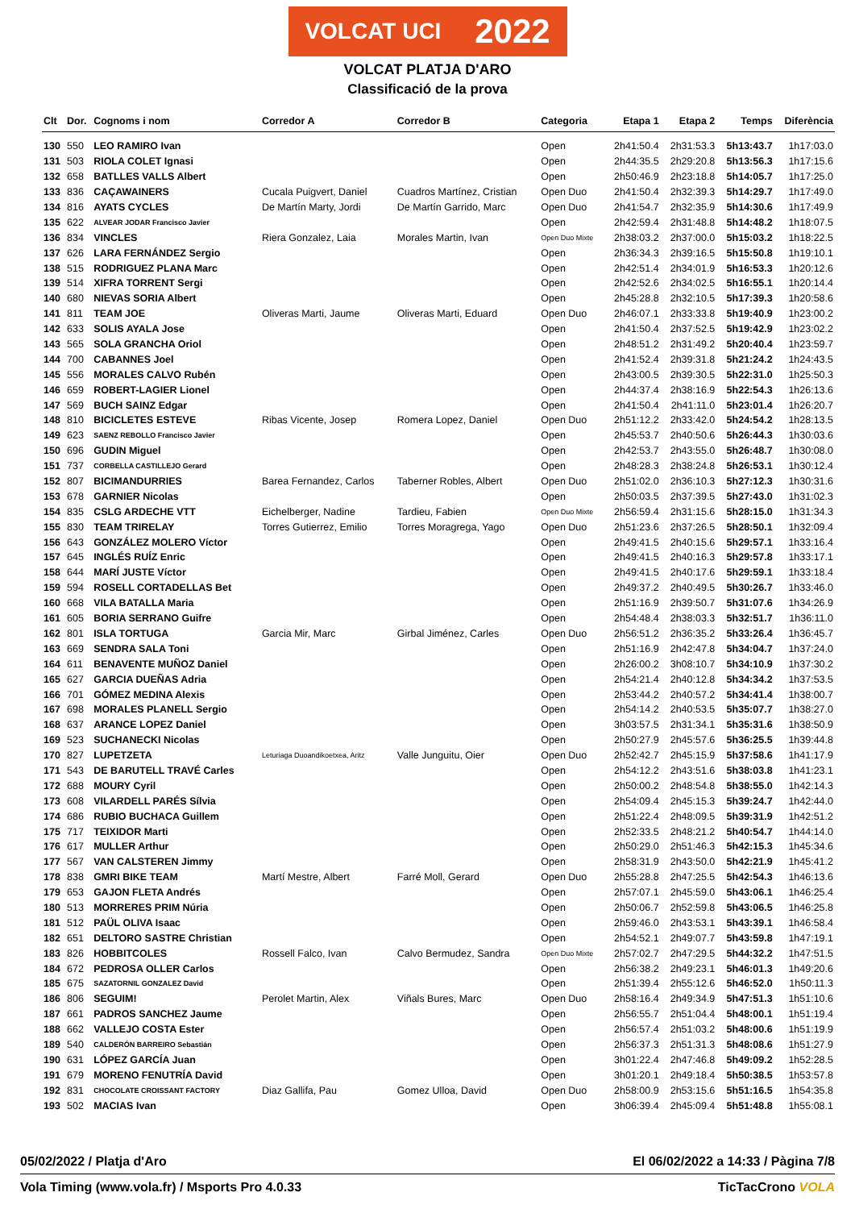VOLCAT UCI 2022
VOLCAT PLATJA D'ARO
Classificació de la prova
| Clt | Dor. | Cognoms i nom | Corredor A | Corredor B | Categoria | Etapa 1 | Etapa 2 | Temps | Diferència |
| --- | --- | --- | --- | --- | --- | --- | --- | --- | --- |
| 130 | 550 | LEO RAMIRO Ivan | | | Open | 2h41:50.4 | 2h31:53.3 | 5h13:43.7 | 1h17:03.0 |
| 131 | 503 | RIOLA COLET Ignasi | | | Open | 2h44:35.5 | 2h29:20.8 | 5h13:56.3 | 1h17:15.6 |
| 132 | 658 | BATLLES VALLS Albert | | | Open | 2h50:46.9 | 2h23:18.8 | 5h14:05.7 | 1h17:25.0 |
| 133 | 836 | CAÇAWAINERS | Cucala Puigvert, Daniel | Cuadros Martínez, Cristian | Open Duo | 2h41:50.4 | 2h32:39.3 | 5h14:29.7 | 1h17:49.0 |
| 134 | 816 | AYATS CYCLES | De Martín Marty, Jordi | De Martín Garrido, Marc | Open Duo | 2h41:54.7 | 2h32:35.9 | 5h14:30.6 | 1h17:49.9 |
| 135 | 622 | ALVEAR JODAR Francisco Javier | | | Open | 2h42:59.4 | 2h31:48.8 | 5h14:48.2 | 1h18:07.5 |
| 136 | 834 | VINCLES | Riera Gonzalez, Laia | Morales Martin, Ivan | Open Duo Mixte | 2h38:03.2 | 2h37:00.0 | 5h15:03.2 | 1h18:22.5 |
| 137 | 626 | LARA FERNÁNDEZ Sergio | | | Open | 2h36:34.3 | 2h39:16.5 | 5h15:50.8 | 1h19:10.1 |
| 138 | 515 | RODRIGUEZ PLANA Marc | | | Open | 2h42:51.4 | 2h34:01.9 | 5h16:53.3 | 1h20:12.6 |
| 139 | 514 | XIFRA TORRENT Sergi | | | Open | 2h42:52.6 | 2h34:02.5 | 5h16:55.1 | 1h20:14.4 |
| 140 | 680 | NIEVAS SORIA Albert | | | Open | 2h45:28.8 | 2h32:10.5 | 5h17:39.3 | 1h20:58.6 |
| 141 | 811 | TEAM JOE | Oliveras Marti, Jaume | Oliveras Marti, Eduard | Open Duo | 2h46:07.1 | 2h33:33.8 | 5h19:40.9 | 1h23:00.2 |
| 142 | 633 | SOLIS AYALA Jose | | | Open | 2h41:50.4 | 2h37:52.5 | 5h19:42.9 | 1h23:02.2 |
| 143 | 565 | SOLA GRANCHA Oriol | | | Open | 2h48:51.2 | 2h31:49.2 | 5h20:40.4 | 1h23:59.7 |
| 144 | 700 | CABANNES Joel | | | Open | 2h41:52.4 | 2h39:31.8 | 5h21:24.2 | 1h24:43.5 |
| 145 | 556 | MORALES CALVO Rubén | | | Open | 2h43:00.5 | 2h39:30.5 | 5h22:31.0 | 1h25:50.3 |
| 146 | 659 | ROBERT-LAGIER Lionel | | | Open | 2h44:37.4 | 2h38:16.9 | 5h22:54.3 | 1h26:13.6 |
| 147 | 569 | BUCH SAINZ Edgar | | | Open | 2h41:50.4 | 2h41:11.0 | 5h23:01.4 | 1h26:20.7 |
| 148 | 810 | BICICLETES ESTEVE | Ribas Vicente, Josep | Romera Lopez, Daniel | Open Duo | 2h51:12.2 | 2h33:42.0 | 5h24:54.2 | 1h28:13.5 |
| 149 | 623 | SAENZ REBOLLO Francisco Javier | | | Open | 2h45:53.7 | 2h40:50.6 | 5h26:44.3 | 1h30:03.6 |
| 150 | 696 | GUDIN Miguel | | | Open | 2h42:53.7 | 2h43:55.0 | 5h26:48.7 | 1h30:08.0 |
| 151 | 737 | CORBELLA CASTILLEJO Gerard | | | Open | 2h48:28.3 | 2h38:24.8 | 5h26:53.1 | 1h30:12.4 |
| 152 | 807 | BICIMANDURRIES | Barea Fernandez, Carlos | Taberner Robles, Albert | Open Duo | 2h51:02.0 | 2h36:10.3 | 5h27:12.3 | 1h30:31.6 |
| 153 | 678 | GARNIER Nicolas | | | Open | 2h50:03.5 | 2h37:39.5 | 5h27:43.0 | 1h31:02.3 |
| 154 | 835 | CSLG ARDECHE VTT | Eichelberger, Nadine | Tardieu, Fabien | Open Duo Mixte | 2h56:59.4 | 2h31:15.6 | 5h28:15.0 | 1h31:34.3 |
| 155 | 830 | TEAM TRIRELAY | Torres Gutierrez, Emilio | Torres Moragrega, Yago | Open Duo | 2h51:23.6 | 2h37:26.5 | 5h28:50.1 | 1h32:09.4 |
| 156 | 643 | GONZÁLEZ MOLERO Víctor | | | Open | 2h49:41.5 | 2h40:15.6 | 5h29:57.1 | 1h33:16.4 |
| 157 | 645 | INGLÉS RUÍZ Enric | | | Open | 2h49:41.5 | 2h40:16.3 | 5h29:57.8 | 1h33:17.1 |
| 158 | 644 | MARÍ JUSTE Víctor | | | Open | 2h49:41.5 | 2h40:17.6 | 5h29:59.1 | 1h33:18.4 |
| 159 | 594 | ROSELL CORTADELLAS Bet | | | Open | 2h49:37.2 | 2h40:49.5 | 5h30:26.7 | 1h33:46.0 |
| 160 | 668 | VILA BATALLA Maria | | | Open | 2h51:16.9 | 2h39:50.7 | 5h31:07.6 | 1h34:26.9 |
| 161 | 605 | BORIA SERRANO Guifre | | | Open | 2h54:48.4 | 2h38:03.3 | 5h32:51.7 | 1h36:11.0 |
| 162 | 801 | ISLA TORTUGA | Garcia Mir, Marc | Girbal Jiménez, Carles | Open Duo | 2h56:51.2 | 2h36:35.2 | 5h33:26.4 | 1h36:45.7 |
| 163 | 669 | SENDRA SALA Toni | | | Open | 2h51:16.9 | 2h42:47.8 | 5h34:04.7 | 1h37:24.0 |
| 164 | 611 | BENAVENTE MUÑOZ Daniel | | | Open | 2h26:00.2 | 3h08:10.7 | 5h34:10.9 | 1h37:30.2 |
| 165 | 627 | GARCIA DUEÑAS Adria | | | Open | 2h54:21.4 | 2h40:12.8 | 5h34:34.2 | 1h37:53.5 |
| 166 | 701 | GÓMEZ MEDINA Alexis | | | Open | 2h53:44.2 | 2h40:57.2 | 5h34:41.4 | 1h38:00.7 |
| 167 | 698 | MORALES PLANELL Sergio | | | Open | 2h54:14.2 | 2h40:53.5 | 5h35:07.7 | 1h38:27.0 |
| 168 | 637 | ARANCE LOPEZ Daniel | | | Open | 3h03:57.5 | 2h31:34.1 | 5h35:31.6 | 1h38:50.9 |
| 169 | 523 | SUCHANECKI Nicolas | | | Open | 2h50:27.9 | 2h45:57.6 | 5h36:25.5 | 1h39:44.8 |
| 170 | 827 | LUPETZETA | Leturiaga Duoandikoetxea, Aritz | Valle Junguitu, Oier | Open Duo | 2h52:42.7 | 2h45:15.9 | 5h37:58.6 | 1h41:17.9 |
| 171 | 543 | DE BARUTELL TRAVÉ Carles | | | Open | 2h54:12.2 | 2h43:51.6 | 5h38:03.8 | 1h41:23.1 |
| 172 | 688 | MOURY Cyril | | | Open | 2h50:00.2 | 2h48:54.8 | 5h38:55.0 | 1h42:14.3 |
| 173 | 608 | VILARDELL PARÉS Sílvia | | | Open | 2h54:09.4 | 2h45:15.3 | 5h39:24.7 | 1h42:44.0 |
| 174 | 686 | RUBIO BUCHACA Guillem | | | Open | 2h51:22.4 | 2h48:09.5 | 5h39:31.9 | 1h42:51.2 |
| 175 | 717 | TEIXIDOR Marti | | | Open | 2h52:33.5 | 2h48:21.2 | 5h40:54.7 | 1h44:14.0 |
| 176 | 617 | MULLER Arthur | | | Open | 2h50:29.0 | 2h51:46.3 | 5h42:15.3 | 1h45:34.6 |
| 177 | 567 | VAN CALSTEREN Jimmy | | | Open | 2h58:31.9 | 2h43:50.0 | 5h42:21.9 | 1h45:41.2 |
| 178 | 838 | GMRI BIKE TEAM | Martí Mestre, Albert | Farré Moll, Gerard | Open Duo | 2h55:28.8 | 2h47:25.5 | 5h42:54.3 | 1h46:13.6 |
| 179 | 653 | GAJON FLETA Andrés | | | Open | 2h57:07.1 | 2h45:59.0 | 5h43:06.1 | 1h46:25.4 |
| 180 | 513 | MORRERES PRIM Núria | | | Open | 2h50:06.7 | 2h52:59.8 | 5h43:06.5 | 1h46:25.8 |
| 181 | 512 | PAÜL OLIVA Isaac | | | Open | 2h59:46.0 | 2h43:53.1 | 5h43:39.1 | 1h46:58.4 |
| 182 | 651 | DELTORO SASTRE Christian | | | Open | 2h54:52.1 | 2h49:07.7 | 5h43:59.8 | 1h47:19.1 |
| 183 | 826 | HOBBITCOLES | Rossell Falco, Ivan | Calvo Bermudez, Sandra | Open Duo Mixte | 2h57:02.7 | 2h47:29.5 | 5h44:32.2 | 1h47:51.5 |
| 184 | 672 | PEDROSA OLLER Carlos | | | Open | 2h56:38.2 | 2h49:23.1 | 5h46:01.3 | 1h49:20.6 |
| 185 | 675 | SAZATORNIL GONZALEZ David | | | Open | 2h51:39.4 | 2h55:12.6 | 5h46:52.0 | 1h50:11.3 |
| 186 | 806 | SEGUIM! | Perolet Martin, Alex | Viñals Bures, Marc | Open Duo | 2h58:16.4 | 2h49:34.9 | 5h47:51.3 | 1h51:10.6 |
| 187 | 661 | PADROS SANCHEZ Jaume | | | Open | 2h56:55.7 | 2h51:04.4 | 5h48:00.1 | 1h51:19.4 |
| 188 | 662 | VALLEJO COSTA Ester | | | Open | 2h56:57.4 | 2h51:03.2 | 5h48:00.6 | 1h51:19.9 |
| 189 | 540 | CALDERÓN BARREIRO Sebastián | | | Open | 2h56:37.3 | 2h51:31.3 | 5h48:08.6 | 1h51:27.9 |
| 190 | 631 | LÓPEZ GARCÍA Juan | | | Open | 3h01:22.4 | 2h47:46.8 | 5h49:09.2 | 1h52:28.5 |
| 191 | 679 | MORENO FENUTRÍA David | | | Open | 3h01:20.1 | 2h49:18.4 | 5h50:38.5 | 1h53:57.8 |
| 192 | 831 | CHOCOLATE CROISSANT FACTORY | Diaz Gallifa, Pau | Gomez Ulloa, David | Open Duo | 2h58:00.9 | 2h53:15.6 | 5h51:16.5 | 1h54:35.8 |
| 193 | 502 | MACIAS Ivan | | | Open | 3h06:39.4 | 2h45:09.4 | 5h51:48.8 | 1h55:08.1 |
05/02/2022 / Platja d'Aro El 06/02/2022 a 14:33 / Pàgina 7/8
Vola Timing (www.vola.fr) / Msports Pro 4.0.33 TicTacCrono VOLA